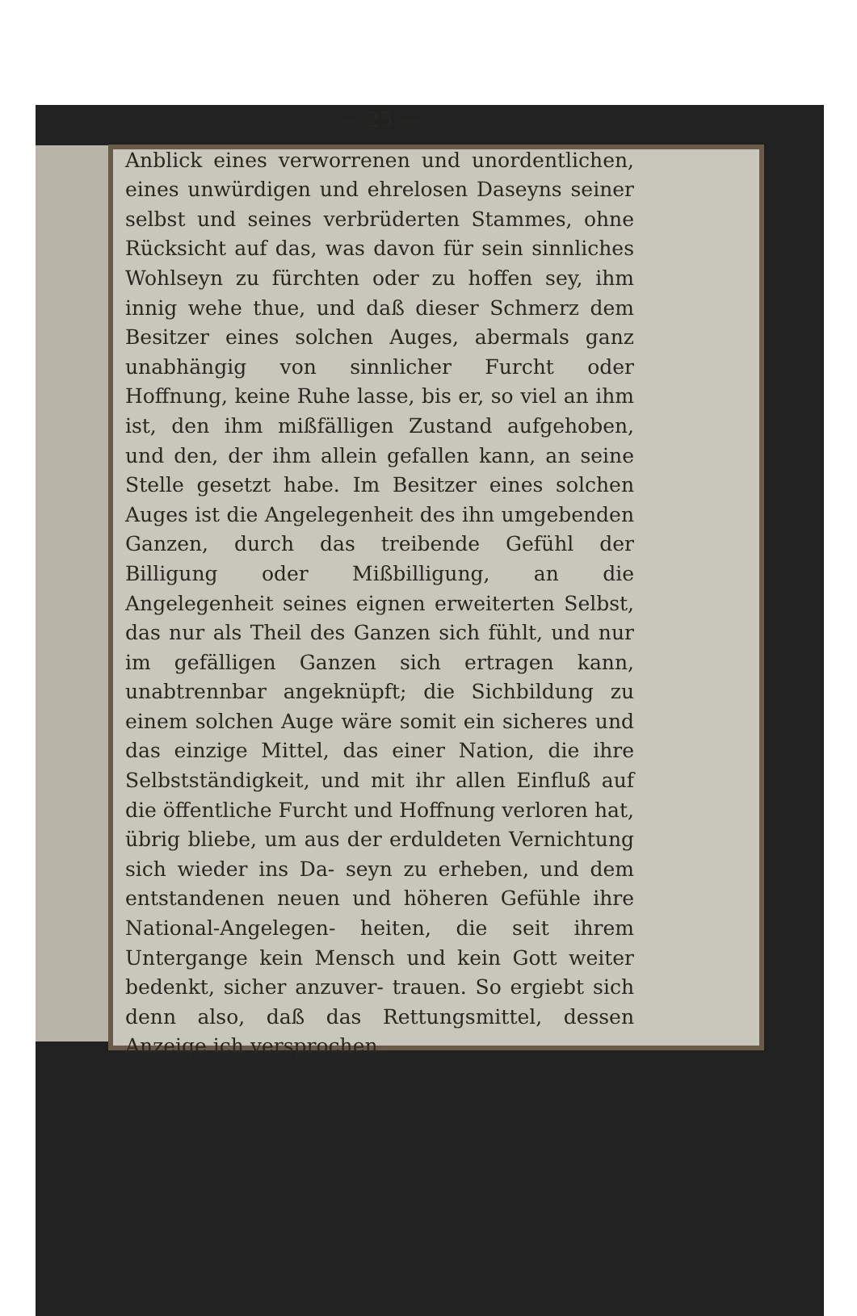— 25 —
Anblick eines verworrenen und unordentlichen, eines unwürdigen und ehrelosen Daseyns seiner selbst und seines verbrüderten Stammes, ohne Rücksicht auf das, was davon für sein sinnliches Wohlseyn zu fürchten oder zu hoffen sey, ihm innig wehe thue, und daß dieser Schmerz dem Besitzer eines solchen Auges, abermals ganz unabhängig von sinnlicher Furcht oder Hoffnung, keine Ruhe lasse, bis er, so viel an ihm ist, den ihm mißfälligen Zustand aufgehoben, und den, der ihm allein gefallen kann, an seine Stelle gesetzt habe. Im Besitzer eines solchen Auges ist die Angelegenheit des ihn umgebenden Ganzen, durch das treibende Gefühl der Billigung oder Mißbilligung, an die Angelegenheit seines eignen erweiterten Selbst, das nur als Theil des Ganzen sich fühlt, und nur im gefälligen Ganzen sich ertragen kann, unabtrennbar angeknüpft; die Sichbildung zu einem solchen Auge wäre somit ein sicheres und das einzige Mittel, das einer Nation, die ihre Selbstständigkeit, und mit ihr allen Einfluß auf die öffentliche Furcht und Hoffnung verloren hat, übrig bliebe, um aus der erduldeten Vernichtung sich wieder ins Da- seyn zu erheben, und dem entstandenen neuen und höheren Gefühle ihre National-Angelegen- heiten, die seit ihrem Untergange kein Mensch und kein Gott weiter bedenkt, sicher anzuver- trauen. So ergiebt sich denn also, daß das Rettungsmittel, dessen Anzeige ich versprochen,